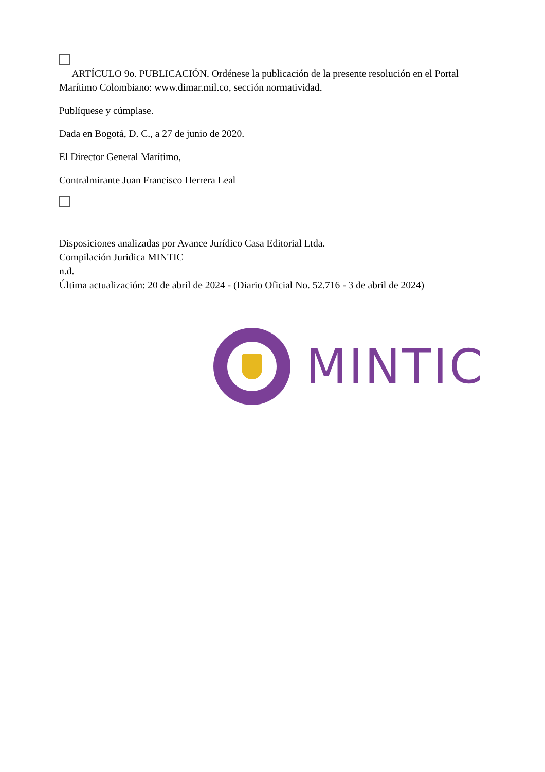ARTÍCULO 9o. PUBLICACIÓN. Ordénese la publicación de la presente resolución en el Portal Marítimo Colombiano: www.dimar.mil.co, sección normatividad.
Publíquese y cúmplase.
Dada en Bogotá, D. C., a 27 de junio de 2020.
El Director General Marítimo,
Contralmirante Juan Francisco Herrera Leal
Disposiciones analizadas por Avance Jurídico Casa Editorial Ltda.
Compilación Juridica MINTIC
n.d.
Última actualización: 20 de abril de 2024 - (Diario Oficial No. 52.716 - 3 de abril de 2024)
MINTIC